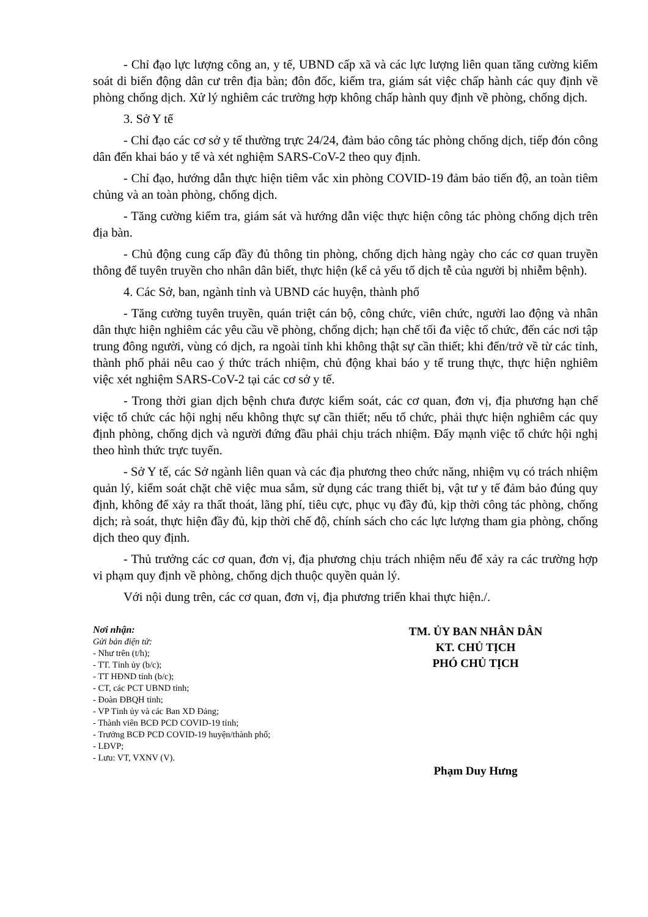- Chỉ đạo lực lượng công an, y tế, UBND cấp xã và các lực lượng liên quan tăng cường kiểm soát di biến động dân cư trên địa bàn; đôn đốc, kiểm tra, giám sát việc chấp hành các quy định về phòng chống dịch. Xử lý nghiêm các trường hợp không chấp hành quy định về phòng, chống dịch.
3. Sở Y tế
- Chỉ đạo các cơ sở y tế thường trực 24/24, đảm bảo công tác phòng chống dịch, tiếp đón công dân đến khai báo y tế và xét nghiệm SARS-CoV-2 theo quy định.
- Chỉ đạo, hướng dẫn thực hiện tiêm vắc xin phòng COVID-19 đảm bảo tiến độ, an toàn tiêm chủng và an toàn phòng, chống dịch.
- Tăng cường kiểm tra, giám sát và hướng dẫn việc thực hiện công tác phòng chống dịch trên địa bàn.
- Chủ động cung cấp đầy đủ thông tin phòng, chống dịch hàng ngày cho các cơ quan truyền thông để tuyên truyền cho nhân dân biết, thực hiện (kể cả yếu tố dịch tễ của người bị nhiễm bệnh).
4. Các Sở, ban, ngành tỉnh và UBND các huyện, thành phố
- Tăng cường tuyên truyền, quán triệt cán bộ, công chức, viên chức, người lao động và nhân dân thực hiện nghiêm các yêu cầu về phòng, chống dịch; hạn chế tối đa việc tổ chức, đến các nơi tập trung đông người, vùng có dịch, ra ngoài tỉnh khi không thật sự cần thiết; khi đến/trở về từ các tỉnh, thành phố phải nêu cao ý thức trách nhiệm, chủ động khai báo y tế trung thực, thực hiện nghiêm việc xét nghiệm SARS-CoV-2 tại các cơ sở y tế.
- Trong thời gian dịch bệnh chưa được kiểm soát, các cơ quan, đơn vị, địa phương hạn chế việc tổ chức các hội nghị nếu không thực sự cần thiết; nếu tổ chức, phải thực hiện nghiêm các quy định phòng, chống dịch và người đứng đầu phải chịu trách nhiệm. Đẩy mạnh việc tổ chức hội nghị theo hình thức trực tuyến.
- Sở Y tế, các Sở ngành liên quan và các địa phương theo chức năng, nhiệm vụ có trách nhiệm quản lý, kiểm soát chặt chẽ việc mua sắm, sử dụng các trang thiết bị, vật tư y tế đảm bảo đúng quy định, không để xảy ra thất thoát, lãng phí, tiêu cực, phục vụ đầy đủ, kịp thời công tác phòng, chống dịch; rà soát, thực hiện đầy đủ, kịp thời chế độ, chính sách cho các lực lượng tham gia phòng, chống dịch theo quy định.
- Thủ trưởng các cơ quan, đơn vị, địa phương chịu trách nhiệm nếu để xảy ra các trường hợp vi phạm quy định về phòng, chống dịch thuộc quyền quản lý.
Với nội dung trên, các cơ quan, đơn vị, địa phương triển khai thực hiện./.
Nơi nhận:
Gửi bản điện tử:
- Như trên (t/h);
- TT. Tỉnh ủy (b/c);
- TT HĐND tỉnh (b/c);
- CT, các PCT UBND tỉnh;
- Đoàn ĐBQH tỉnh;
- VP Tỉnh ủy và các Ban XD Đảng;
- Thành viên BCĐ PCD COVID-19 tỉnh;
- Trưởng BCĐ PCD COVID-19 huyện/thành phố;
- LĐVP;
- Lưu: VT, VXNV (V).
TM. ỦY BAN NHÂN DÂN
KT. CHỦ TỊCH
PHÓ CHỦ TỊCH
Phạm Duy Hưng